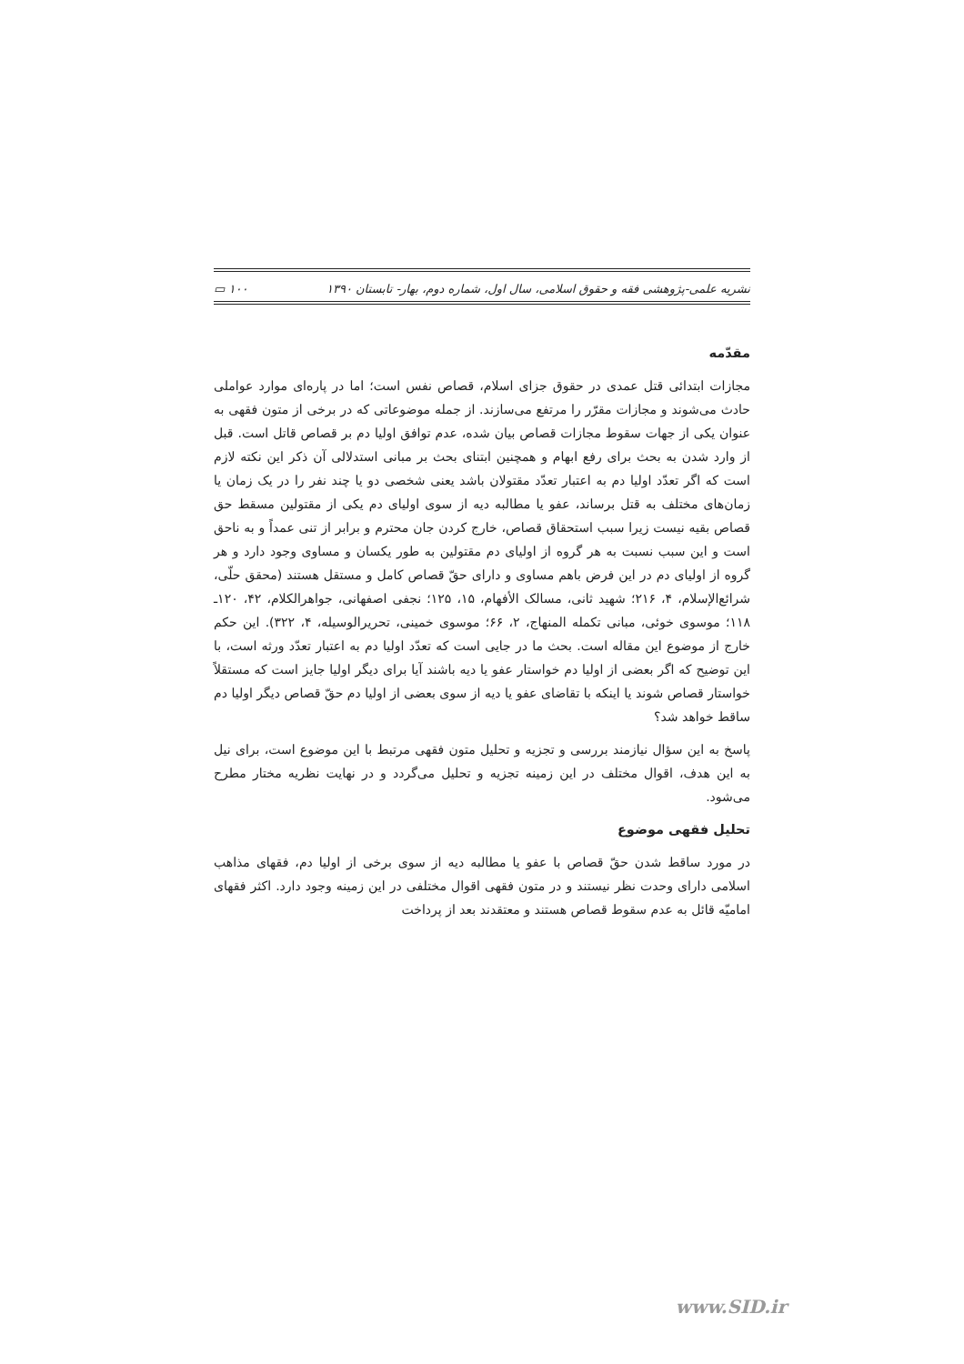نشریه علمی-پژوهشی فقه و حقوق اسلامی، سال اول، شماره دوم، بهار- تابستان ۱۳۹۰ ۱۰۰ ▭
مقدّمه
مجازات ابتدائی قتل عمدی در حقوق جزای اسلام، قصاص نفس است؛ اما در پاره‌ای موارد عواملی حادث می‌شوند و مجازات مقرّر را مرتفع می‌سازند. از جمله موضوعاتی که در برخی از متون فقهی به عنوان یکی از جهات سقوط مجازات قصاص بیان شده، عدم توافق اولیا دم بر قصاص قاتل است. قبل از وارد شدن به بحث برای رفع ابهام و همچنین ابتنای بحث بر مبانی استدلالی آن ذکر این نکته لازم است که اگر تعدّد اولیا دم به اعتبار تعدّد مقتولان باشد یعنی شخصی دو یا چند نفر را در یک زمان یا زمان‌های مختلف به قتل برساند، عفو یا مطالبه دیه از سوی اولیای دم یکی از مقتولین مسقط حق قصاص بقیه نیست زیرا سبب استحقاق قصاص، خارج کردن جان محترم و برابر از تنی عمداً و به ناحق است و این سبب نسبت به هر گروه از اولیای دم مقتولین به طور یکسان و مساوی وجود دارد و هر گروه از اولیای دم در این فرض باهم مساوی و دارای حقّ قصاص کامل و مستقل هستند (محقق حلّی، شرائع‌الإسلام، ۴، ۲۱۶؛ شهید ثانی، مسالک الأفهام، ۱۵، ۱۲۵؛ نجفی اصفهانی، جواهرالکلام، ۴۲، ۱۲۰ـ ۱۱۸؛ موسوی خوئی، مبانی تکمله المنهاج، ۲، ۶۶؛ موسوی خمینی، تحریرالوسیله، ۴، ۳۲۲). این حکم خارج از موضوع این مقاله است. بحث ما در جایی است که تعدّد اولیا دم به اعتبار تعدّد ورثه است، با این توضیح که اگر بعضی از اولیا دم خواستار عفو یا دیه باشند آیا برای دیگر اولیا جایز است که مستقلاً خواستار قصاص شوند یا اینکه با تقاضای عفو یا دیه از سوی بعضی از اولیا دم حقّ قصاص دیگر اولیا دم ساقط خواهد شد؟
پاسخ به این سؤال نیازمند بررسی و تجزیه و تحلیل متون فقهی مرتبط با این موضوع است، برای نیل به این هدف، اقوال مختلف در این زمینه تجزیه و تحلیل می‌گردد و در نهایت نظریه مختار مطرح می‌شود.
تحلیل فقهی موضوع
در مورد ساقط شدن حقّ قصاص با عفو یا مطالبه دیه از سوی برخی از اولیا دم، فقهای مذاهب اسلامی دارای وحدت نظر نیستند و در متون فقهی اقوال مختلفی در این زمینه وجود دارد. اکثر فقهای امامیّه قائل به عدم سقوط قصاص هستند و معتقدند بعد از پرداخت
www.SID.ir